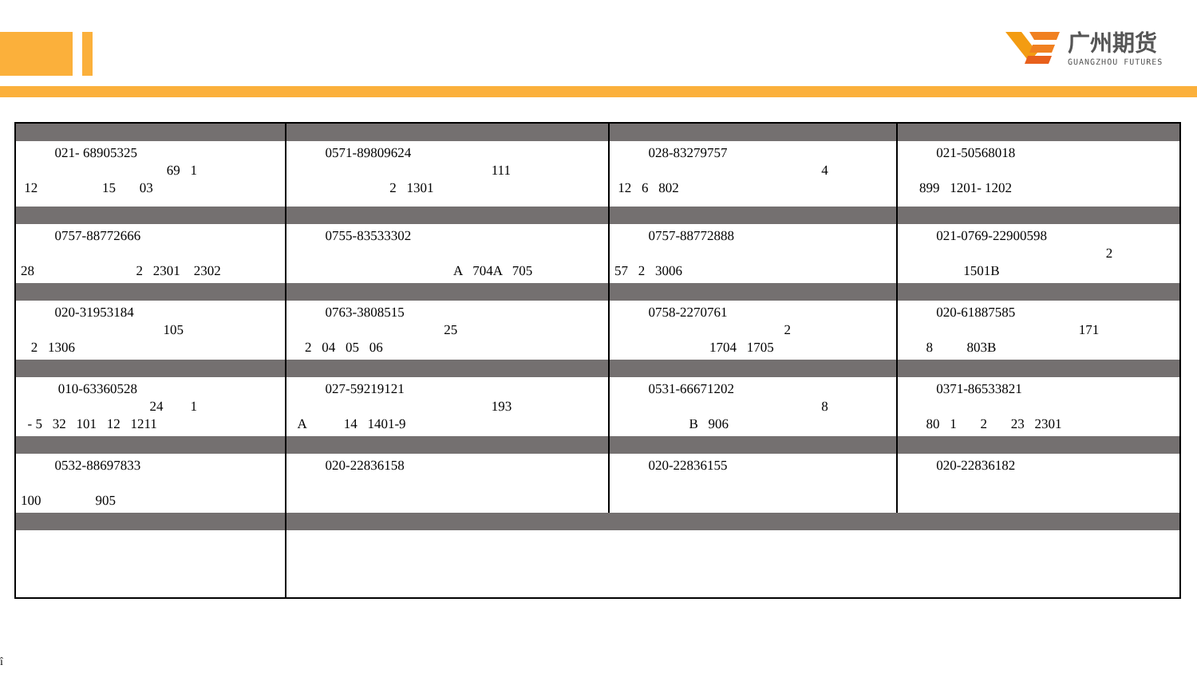广州期货
GUANGZHOU FUTURES
| 021- 68905325 69 1 12 15 03 | 0571-89809624 111 2 1301 | 028-83279757 4 12 6 802 | 021-50568018 899 1201- 1202 |
| 0757-88772666 28 2 2301 2302 | 0755-83533302 A 704A 705 | 0757-88772888 57 2 3006 | 021-0769-22900598 2 1501B |
| 020-31953184 105 2 1306 | 0763-3808515 25 2 04 05 06 | 0758-2270761 2 1704 1705 | 020-61887585 171 8 803B |
| 010-63360528 24 1 - 5 32 101 12 1211 | 027-59219121 193 A 14 1401-9 | 0531-66671202 8 B 906 | 0371-86533821 80 1 2 23 2301 |
| 0532-88697833 100 905 | 020-22836158 | 020-22836155 | 020-22836182 |
î